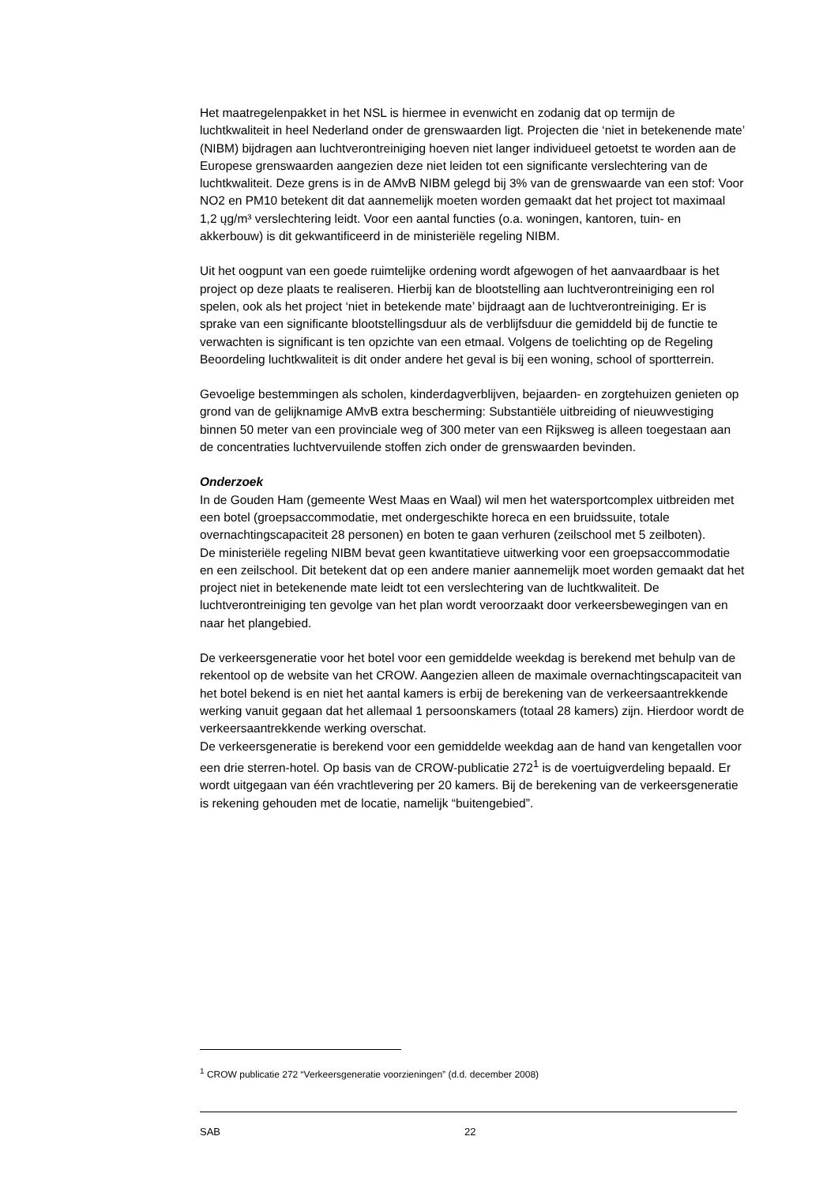Het maatregelenpakket in het NSL is hiermee in evenwicht en zodanig dat op termijn de luchtkwaliteit in heel Nederland onder de grenswaarden ligt. Projecten die ‘niet in betekenende mate’ (NIBM) bijdragen aan luchtverontreiniging hoeven niet langer individueel getoetst te worden aan de Europese grenswaarden aangezien deze niet leiden tot een significante verslechtering van de luchtkwaliteit. Deze grens is in de AMvB NIBM gelegd bij 3% van de grenswaarde van een stof: Voor NO2 en PM10 betekent dit dat aannemelijk moeten worden gemaakt dat het project tot maximaal 1,2 ųg/m³ verslechtering leidt. Voor een aantal functies (o.a. woningen, kantoren, tuin- en akkerbouw) is dit gekwantificeerd in de ministeriële regeling NIBM.
Uit het oogpunt van een goede ruimtelijke ordening wordt afgewogen of het aanvaardbaar is het project op deze plaats te realiseren. Hierbij kan de blootstelling aan luchtverontreiniging een rol spelen, ook als het project ‘niet in betekende mate’ bijdraagt aan de luchtverontreiniging. Er is sprake van een significante blootstellingsduur als de verblijfsduur die gemiddeld bij de functie te verwachten is significant is ten opzichte van een etmaal. Volgens de toelichting op de Regeling Beoordeling luchtkwaliteit is dit onder andere het geval is bij een woning, school of sportterrein.
Gevoelige bestemmingen als scholen, kinderdagverblijven, bejaarden- en zorgtehuizen genieten op grond van de gelijknamige AMvB extra bescherming: Substantiële uitbreiding of nieuwvestiging binnen 50 meter van een provinciale weg of 300 meter van een Rijksweg is alleen toegestaan aan de concentraties luchtvervuilende stoffen zich onder de grenswaarden bevinden.
Onderzoek
In de Gouden Ham (gemeente West Maas en Waal) wil men het watersportcomplex uitbreiden met een botel (groepsaccommodatie, met ondergeschikte horeca en een bruidssuite, totale overnachtingscapaciteit 28 personen) en boten te gaan verhuren (zeilschool met 5 zeilboten).
De ministeriële regeling NIBM bevat geen kwantitatieve uitwerking voor een groepsaccommodatie en een zeilschool. Dit betekent dat op een andere manier aannemelijk moet worden gemaakt dat het project niet in betekenende mate leidt tot een verslechtering van de luchtkwaliteit. De luchtverontreiniging ten gevolge van het plan wordt veroorzaakt door verkeersbewegingen van en naar het plangebied.
De verkeersgeneratie voor het botel voor een gemiddelde weekdag is berekend met behulp van de rekentool op de website van het CROW. Aangezien alleen de maximale overnachtingscapaciteit van het botel bekend is en niet het aantal kamers is erbij de berekening van de verkeersaantrekkende werking vanuit gegaan dat het allemaal 1 persoonskamers (totaal 28 kamers) zijn. Hierdoor wordt de verkeersaantrekkende werking overschat.
De verkeersgeneratie is berekend voor een gemiddelde weekdag aan de hand van kengetallen voor een drie sterren-hotel. Op basis van de CROW-publicatie 272<sup>1</sup> is de voertuigverdeling bepaald. Er wordt uitgegaan van één vrachtlevering per 20 kamers. Bij de berekening van de verkeersgeneratie is rekening gehouden met de locatie, namelijk “buitengebied”.
<sup>1</sup> CROW publicatie 272 “Verkeersgeneratie voorzieningen” (d.d. december 2008)
SAB 22